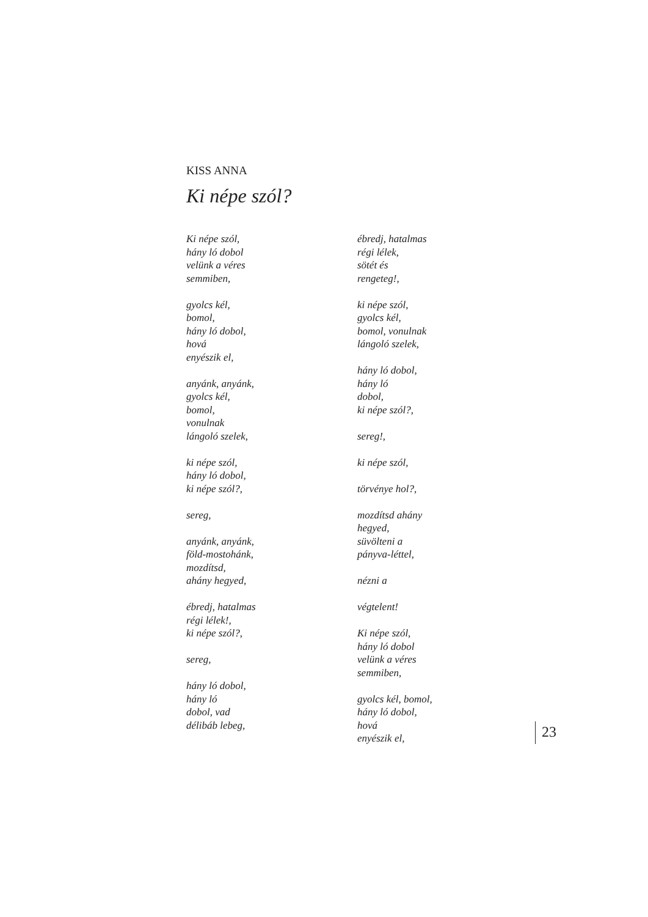KISS ANNA
Ki népe szól?
Ki népe szól,
hány ló dobol
velünk a véres
semmiben,
gyolcs kél,
bomol,
hány ló dobol,
hová
enyészik el,
anyánk, anyánk,
gyolcs kél,
bomol,
vonulnak
lángoló szelek,
ki népe szól,
hány ló dobol,
ki népe szól?,
sereg,
anyánk, anyánk,
föld-mostohánk,
mozdítsd,
ahány hegyed,
ébredj, hatalmas
régi lélek!,
ki népe szól?,
sereg,
hány ló dobol,
hány ló
dobol, vad
délibáb lebeg,
ébredj, hatalmas
régi lélek,
sötét és
rengeteg!,
ki népe szól,
gyolcs kél,
bomol, vonulnak
lángoló szelek,
hány ló dobol,
hány ló
dobol,
ki népe szól?,
sereg!,
ki népe szól,
törvénye hol?,
mozdítsd ahány
hegyed,
süvölteni a
pányva-léttel,
nézni a
végtelent!
Ki népe szól,
hány ló dobol
velünk a véres
semmiben,
gyolcs kél, bomol,
hány ló dobol,
hová
enyészik el,
23